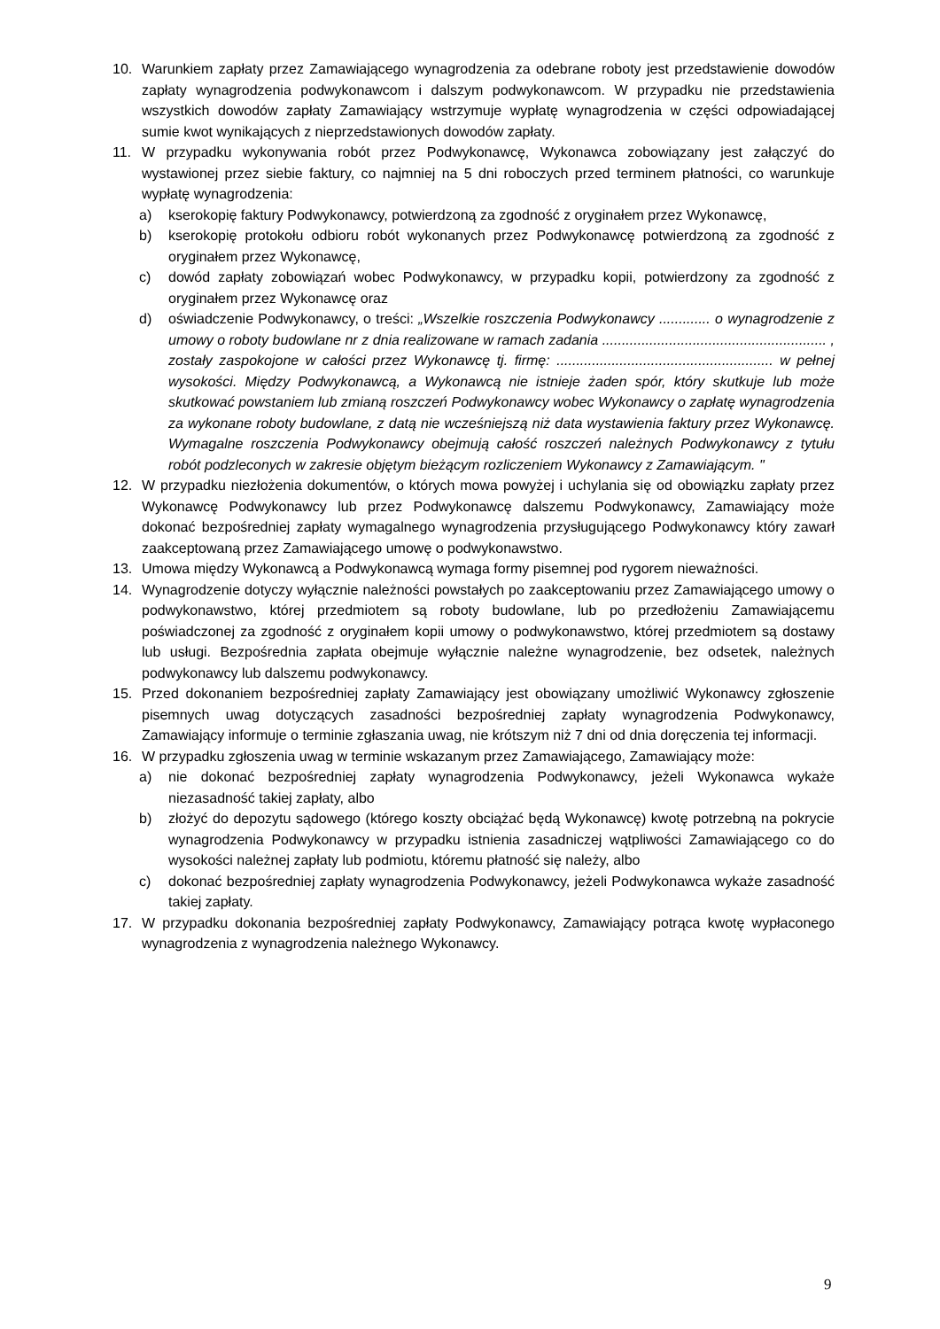10. Warunkiem zapłaty przez Zamawiającego wynagrodzenia za odebrane roboty jest przedstawienie dowodów zapłaty wynagrodzenia podwykonawcom i dalszym podwykonawcom. W przypadku nie przedstawienia wszystkich dowodów zapłaty Zamawiający wstrzymuje wypłatę wynagrodzenia w części odpowiadającej sumie kwot wynikających z nieprzedstawionych dowodów zapłaty.
11. W przypadku wykonywania robót przez Podwykonawcę, Wykonawca zobowiązany jest załączyć do wystawionej przez siebie faktury, co najmniej na 5 dni roboczych przed terminem płatności, co warunkuje wypłatę wynagrodzenia:
a) kserokopię faktury Podwykonawcy, potwierdzoną za zgodność z oryginałem przez Wykonawcę,
b) kserokopię protokołu odbioru robót wykonanych przez Podwykonawcę potwierdzoną za zgodność z oryginałem przez Wykonawcę,
c) dowód zapłaty zobowiązań wobec Podwykonawcy, w przypadku kopii, potwierdzony za zgodność z oryginałem przez Wykonawcę oraz
d) oświadczenie Podwykonawcy, o treści: „Wszelkie roszczenia Podwykonawcy ............. o wynagrodzenie z umowy o roboty budowlane nr z dnia realizowane w ramach zadania ......................................................... , zostały zaspokojone w całości przez Wykonawcę tj. firmę: ....................................................... w pełnej wysokości. Między Podwykonawcą, a Wykonawcą nie istnieje żaden spór, który skutkuje lub może skutkować powstaniem lub zmianą roszczeń Podwykonawcy wobec Wykonawcy o zapłatę wynagrodzenia za wykonane roboty budowlane, z datą nie wcześniejszą niż data wystawienia faktury przez Wykonawcę. Wymagalne roszczenia Podwykonawcy obejmują całość roszczeń należnych Podwykonawcy z tytułu robót podzleconych w zakresie objętym bieżącym rozliczeniem Wykonawcy z Zamawiającym. "
12. W przypadku niezłożenia dokumentów, o których mowa powyżej i uchylania się od obowiązku zapłaty przez Wykonawcę Podwykonawcy lub przez Podwykonawcę dalszemu Podwykonawcy, Zamawiający może dokonać bezpośredniej zapłaty wymagalnego wynagrodzenia przysługującego Podwykonawcy który zawarł zaakceptowaną przez Zamawiającego umowę o podwykonawstwo.
13. Umowa między Wykonawcą a Podwykonawcą wymaga formy pisemnej pod rygorem nieważności.
14. Wynagrodzenie dotyczy wyłącznie należności powstałych po zaakceptowaniu przez Zamawiającego umowy o podwykonawstwo, której przedmiotem są roboty budowlane, lub po przedłożeniu Zamawiającemu poświadczonej za zgodność z oryginałem kopii umowy o podwykonawstwo, której przedmiotem są dostawy lub usługi. Bezpośrednia zapłata obejmuje wyłącznie należne wynagrodzenie, bez odsetek, należnych podwykonawcy lub dalszemu podwykonawcy.
15. Przed dokonaniem bezpośredniej zapłaty Zamawiający jest obowiązany umożliwić Wykonawcy zgłoszenie pisemnych uwag dotyczących zasadności bezpośredniej zapłaty wynagrodzenia Podwykonawcy, Zamawiający informuje o terminie zgłaszania uwag, nie krótszym niż 7 dni od dnia doręczenia tej informacji.
16. W przypadku zgłoszenia uwag w terminie wskazanym przez Zamawiającego, Zamawiający może:
a) nie dokonać bezpośredniej zapłaty wynagrodzenia Podwykonawcy, jeżeli Wykonawca wykaże niezasadność takiej zapłaty, albo
b) złożyć do depozytu sądowego (którego koszty obciążać będą Wykonawcę) kwotę potrzebną na pokrycie wynagrodzenia Podwykonawcy w przypadku istnienia zasadniczej wątpliwości Zamawiającego co do wysokości należnej zapłaty lub podmiotu, któremu płatność się należy, albo
c) dokonać bezpośredniej zapłaty wynagrodzenia Podwykonawcy, jeżeli Podwykonawca wykaże zasadność takiej zapłaty.
17. W przypadku dokonania bezpośredniej zapłaty Podwykonawcy, Zamawiający potrąca kwotę wypłaconego wynagrodzenia z wynagrodzenia należnego Wykonawcy.
9